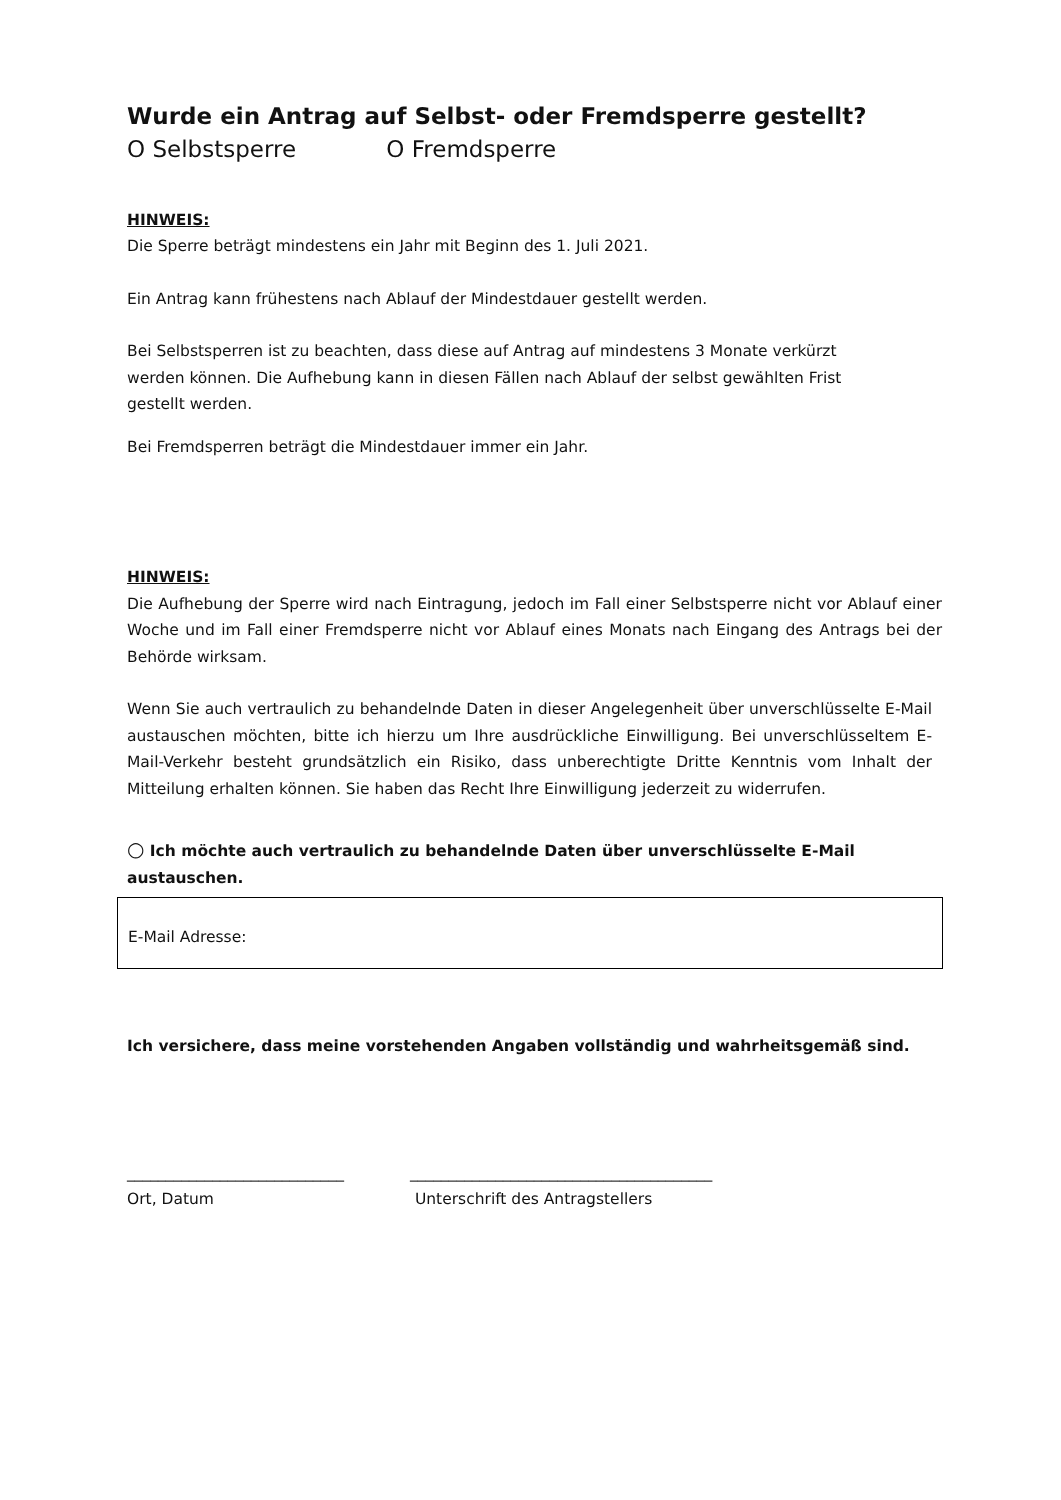Wurde ein Antrag auf Selbst- oder Fremdsperre gestellt?
O Selbstsperre O Fremdsperre
HINWEIS:
Die Sperre beträgt mindestens ein Jahr mit Beginn des 1. Juli 2021.
Ein Antrag kann frühestens nach Ablauf der Mindestdauer gestellt werden.
Bei Selbstsperren ist zu beachten, dass diese auf Antrag auf mindestens 3 Monate verkürzt werden können. Die Aufhebung kann in diesen Fällen nach Ablauf der selbst gewählten Frist gestellt werden.
Bei Fremdsperren beträgt die Mindestdauer immer ein Jahr.
HINWEIS:
Die Aufhebung der Sperre wird nach Eintragung, jedoch im Fall einer Selbstsperre nicht vor Ablauf einer Woche und im Fall einer Fremdsperre nicht vor Ablauf eines Monats nach Eingang des Antrags bei der Behörde wirksam.
Wenn Sie auch vertraulich zu behandelnde Daten in dieser Angelegenheit über unverschlüsselte E-Mail austauschen möchten, bitte ich hierzu um Ihre ausdrückliche Einwilligung. Bei unverschlüsseltem E-Mail-Verkehr besteht grundsätzlich ein Risiko, dass unberechtigte Dritte Kenntnis vom Inhalt der Mitteilung erhalten können. Sie haben das Recht Ihre Einwilligung jederzeit zu widerrufen.
○ Ich möchte auch vertraulich zu behandelnde Daten über unverschlüsselte E-Mail austauschen.
E-Mail Adresse:
Ich versichere, dass meine vorstehenden Angaben vollständig und wahrheitsgemäß sind.
____________________________
Ort, Datum
_______________________________________
Unterschrift des Antragstellers